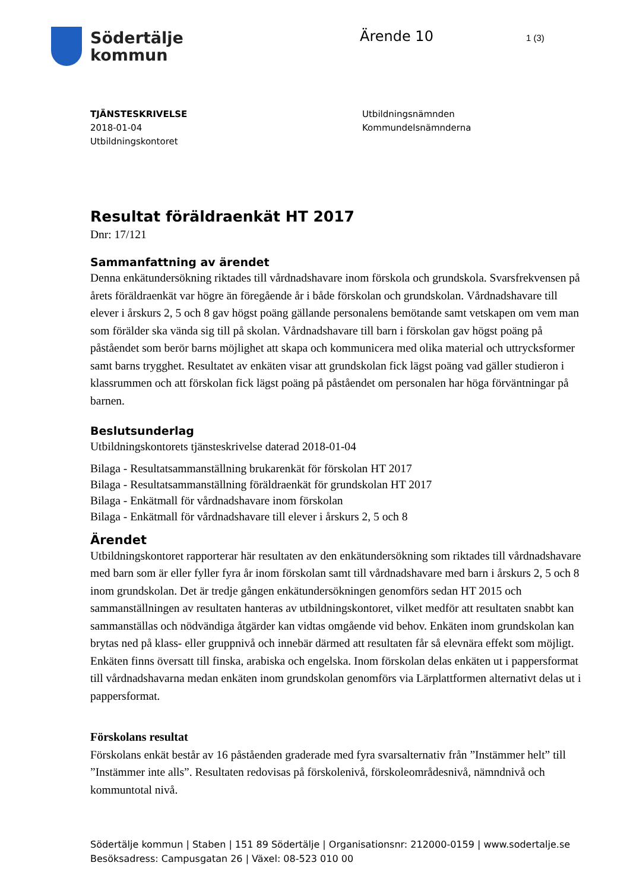Södertälje
kommun
Ärende 10
1 (3)
TJÄNSTESKRIVELSE
2018-01-04
Utbildningskontoret
Utbildningsnämnden
Kommundelsnämnderna
Resultat föräldraenkät HT 2017
Dnr: 17/121
Sammanfattning av ärendet
Denna enkätundersökning riktades till vårdnadshavare inom förskola och grundskola. Svarsfrekvensen på årets föräldraenkät var högre än föregående år i både förskolan och grundskolan. Vårdnadshavare till elever i årskurs 2, 5 och 8 gav högst poäng gällande personalens bemötande samt vetskapen om vem man som förälder ska vända sig till på skolan. Vårdnadshavare till barn i förskolan gav högst poäng på påståendet som berör barns möjlighet att skapa och kommunicera med olika material och uttrycksformer samt barns trygghet. Resultatet av enkäten visar att grundskolan fick lägst poäng vad gäller studieron i klassrummen och att förskolan fick lägst poäng på påståendet om personalen har höga förväntningar på barnen.
Beslutsunderlag
Utbildningskontorets tjänsteskrivelse daterad 2018-01-04
Bilaga - Resultatsammanställning brukarenkät för förskolan HT 2017
Bilaga - Resultatsammanställning föräldraenkät för grundskolan HT 2017
Bilaga - Enkätmall för vårdnadshavare inom förskolan
Bilaga - Enkätmall för vårdnadshavare till elever i årskurs 2, 5 och 8
Ärendet
Utbildningskontoret rapporterar här resultaten av den enkätundersökning som riktades till vårdnadshavare med barn som är eller fyller fyra år inom förskolan samt till vårdnadshavare med barn i årskurs 2, 5 och 8 inom grundskolan. Det är tredje gången enkätundersökningen genomförs sedan HT 2015 och sammanställningen av resultaten hanteras av utbildningskontoret, vilket medför att resultaten snabbt kan sammanställas och nödvändiga åtgärder kan vidtas omgående vid behov. Enkäten inom grundskolan kan brytas ned på klass- eller gruppnivå och innebär därmed att resultaten får så elevnära effekt som möjligt. Enkäten finns översatt till finska, arabiska och engelska. Inom förskolan delas enkäten ut i pappersformat till vårdnadshavarna medan enkäten inom grundskolan genomförs via Lärplattformen alternativt delas ut i pappersformat.
Förskolans resultat
Förskolans enkät består av 16 påståenden graderade med fyra svarsalternativ från ”Instämmer helt” till ”Instämmer inte alls”. Resultaten redovisas på förskolenivå, förskoleområdesnivå, nämndnivå och kommuntotal nivå.
Södertälje kommun | Staben | 151 89 Södertälje | Organisationsnr: 212000-0159 | www.sodertalje.se
Besöksadress: Campusgatan 26 | Växel: 08-523 010 00